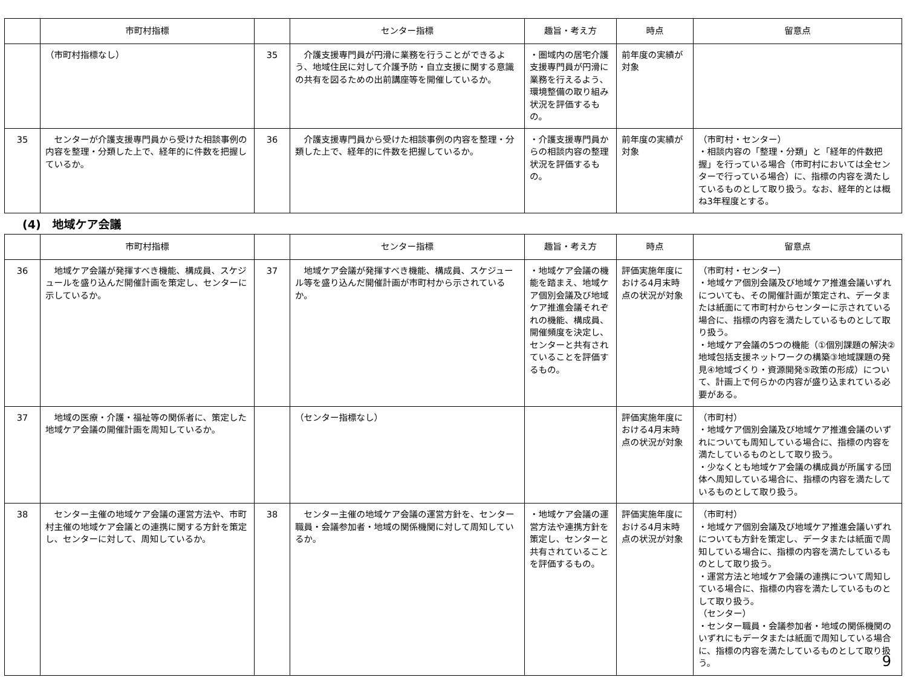| | 市町村指標 | | センター指標 | 趣旨・考え方 | 時点 | 留意点 |
| --- | --- | --- | --- | --- | --- | --- |
| | （市町村指標なし） | 35 | 介護支援専門員が円滑に業務を行うことができるよう、地域住民に対して介護予防・自立支援に関する意識の共有を図るための出前講座等を開催しているか。 | ・圏域内の居宅介護支援専門員が円滑に業務を行えるよう、環境整備の取り組み状況を評価するもの。 | 前年度の実績が対象 | |
| 35 | センターが介護支援専門員から受けた相談事例の内容を整理・分類した上で、経年的に件数を把握しているか。 | 36 | 介護支援専門員から受けた相談事例の内容を整理・分類した上で、経年的に件数を把握しているか。 | ・介護支援専門員からの相談内容の整理状況を評価するもの。 | 前年度の実績が対象 | （市町村・センター） ・相談内容の「整理・分類」と「経年的件数把握」を行っている場合（市町村においては全センターで行っている場合）に、指標の内容を満たしているものとして取り扱う。なお、経年的とは概ね3年程度とする。 |
(4)　地域ケア会議
| | 市町村指標 | | センター指標 | 趣旨・考え方 | 時点 | 留意点 |
| --- | --- | --- | --- | --- | --- | --- |
| 36 | 地域ケア会議が発揮すべき機能、構成員、スケジュールを盛り込んだ開催計画を策定し、センターに示しているか。 | 37 | 地域ケア会議が発揮すべき機能、構成員、スケジュール等を盛り込んだ開催計画が市町村から示されているか。 | ・地域ケア会議の機能を踏まえ、地域ケア個別会議及び地域ケア推進会議それぞれの機能、構成員、開催頻度を決定し、センターと共有されていることを評価するもの。 | 評価実施年度における4月末時点の状況が対象 | （市町村・センター） ・地域ケア個別会議及び地域ケア推進会議いずれについても、その開催計画が策定され、データまたは紙面にて市町村からセンターに示されている場合に、指標の内容を満たしているものとして取り扱う。 ・地域ケア会議の5つの機能（①個別課題の解決②地域包括支援ネットワークの構築③地域課題の発見④地域づくり・資源開発⑤政策の形成）について、計画上で何らかの内容が盛り込まれている必要がある。 |
| 37 | 地域の医療・介護・福祉等の関係者に、策定した地域ケア会議の開催計画を周知しているか。 | | （センター指標なし） | | 評価実施年度における4月末時点の状況が対象 | （市町村） ・地域ケア個別会議及び地域ケア推進会議のいずれについても周知している場合に、指標の内容を満たしているものとして取り扱う。 ・少なくとも地域ケア会議の構成員が所属する団体へ周知している場合に、指標の内容を満たしているものとして取り扱う。 |
| 38 | センター主催の地域ケア会議の運営方法や、市町村主催の地域ケア会議との連携に関する方針を策定し、センターに対して、周知しているか。 | 38 | センター主催の地域ケア会議の運営方針を、センター職員・会議参加者・地域の関係機関に対して周知しているか。 | ・地域ケア会議の運営方法や連携方針を策定し、センターと共有されていることを評価するもの。 | 評価実施年度における4月末時点の状況が対象 | （市町村） ・地域ケア個別会議及び地域ケア推進会議いずれについても方針を策定し、データまたは紙面で周知している場合に、指標の内容を満たしているものとして取り扱う。 ・運営方法と地域ケア会議の連携について周知している場合に、指標の内容を満たしているものとして取り扱う。 （センター） ・センター職員・会議参加者・地域の関係機関のいずれにもデータまたは紙面で周知している場合に、指標の内容を満たしているものとして取り扱う。 |
9